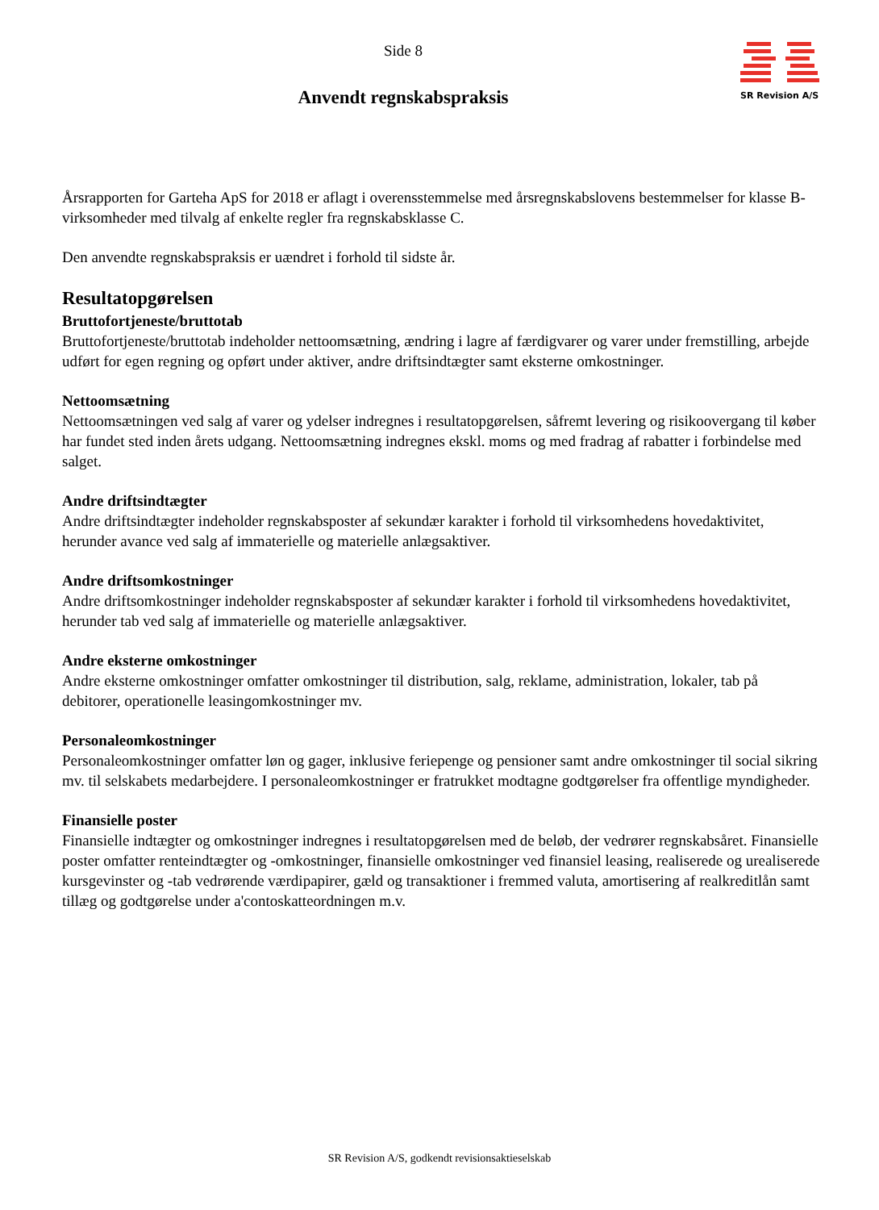Side 8
Anvendt regnskabspraksis
SR Revision A/S
Årsrapporten for Garteha ApS for 2018 er aflagt i overensstemmelse med årsregnskabslovens bestemmelser for klasse B-virksomheder med tilvalg af enkelte regler fra regnskabsklasse C.
Den anvendte regnskabspraksis er uændret i forhold til sidste år.
Resultatopgørelsen
Bruttofortjeneste/bruttotab
Bruttofortjeneste/bruttotab indeholder nettoomsætning, ændring i lagre af færdigvarer og varer under fremstilling, arbejde udført for egen regning og opført under aktiver, andre driftsindtægter samt eksterne omkostninger.
Nettoomsætning
Nettoomsætningen ved salg af varer og ydelser indregnes i resultatopgørelsen, såfremt levering og risikoovergang til køber har fundet sted inden årets udgang. Nettoomsætning indregnes ekskl. moms og med fradrag af rabatter i forbindelse med salget.
Andre driftsindtægter
Andre driftsindtægter indeholder regnskabsposter af sekundær karakter i forhold til virksomhedens hovedaktivitet, herunder avance ved salg af immaterielle og materielle anlægsaktiver.
Andre driftsomkostninger
Andre driftsomkostninger indeholder regnskabsposter af sekundær karakter i forhold til virksomhedens hovedaktivitet, herunder tab ved salg af immaterielle og materielle anlægsaktiver.
Andre eksterne omkostninger
Andre eksterne omkostninger omfatter omkostninger til distribution, salg, reklame, administration, lokaler, tab på debitorer, operationelle leasingomkostninger mv.
Personaleomkostninger
Personaleomkostninger omfatter løn og gager, inklusive feriepenge og pensioner samt andre omkostninger til social sikring mv. til selskabets medarbejdere. I personaleomkostninger er fratrukket modtagne godtgørelser fra offentlige myndigheder.
Finansielle poster
Finansielle indtægter og omkostninger indregnes i resultatopgørelsen med de beløb, der vedrører regnskabsåret. Finansielle poster omfatter renteindtægter og -omkostninger, finansielle omkostninger ved finansiel leasing, realiserede og urealiserede kursgevinster og -tab vedrørende værdipapirer, gæld og transaktioner i fremmed valuta, amortisering af realkreditlån samt tillæg og godtgørelse under a'contoskatteordningen m.v.
SR Revision A/S, godkendt revisionsaktieselskab